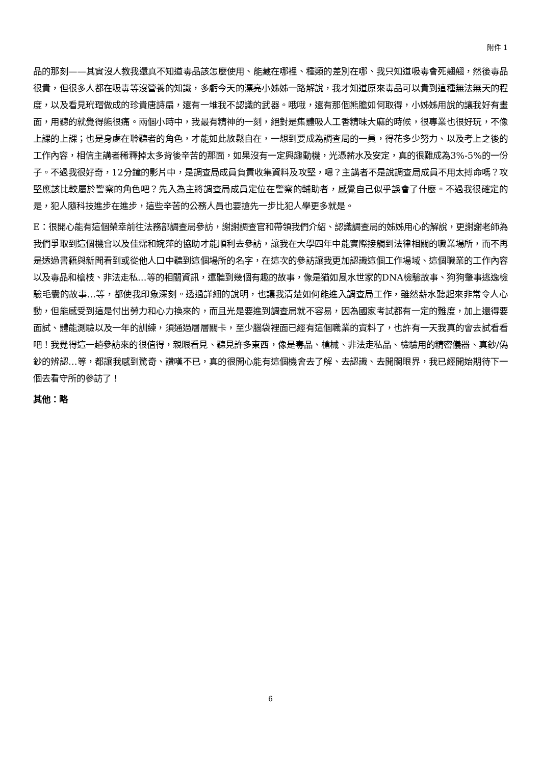附件 1
品的那刻——其實沒人教我還真不知道毒品該怎麼使用、能藏在哪裡、種類的差別在哪、我只知道吸毒會死翹翹，然後毒品很貴，但很多人都在吸毒等沒營養的知識，多虧今天的漂亮小姊姊一路解說，我才知道原來毒品可以貴到這種無法無天的程度，以及看見玳瑁做成的珍貴唐詩扇，還有一堆我不認識的武器。哦哦，還有那個熊膽如何取得，小姊姊用說的讓我好有畫面，用聽的就覺得熊很痛。兩個小時中，我最有精神的一刻，絕對是集體吸人工香精味大麻的時候，很專業也很好玩，不像上課的上課；也是身處在聆聽者的角色，才能如此放鬆自在，一想到要成為調查局的一員，得花多少努力、以及考上之後的工作內容，相信主講者稀釋掉太多背後辛苦的那面，如果沒有一定興趣動機，光憑薪水及安定，真的很難成為3%-5%的一份子。不過我很好奇，12分鐘的影片中，是調查局成員負責收集資料及攻堅，嗯？主講者不是說調查局成員不用太搏命嗎？攻堅應該比較屬於警察的角色吧？先入為主將調查局成員定位在警察的輔助者，感覺自己似乎誤會了什麼。不過我很確定的是，犯人隨科技進步在進步，這些辛苦的公務人員也要搶先一步比犯人學更多就是。
E：很開心能有這個榮幸前往法務部調查局參訪，謝謝調查官和帶領我們介紹、認識調查局的姊姊用心的解說，更謝謝老師為我們爭取到這個機會以及佳霈和婉萍的協助才能順利去參訪，讓我在大學四年中能實際接觸到法律相關的職業場所，而不再是透過書籍與新聞看到或從他人口中聽到這個場所的名字，在這次的參訪讓我更加認識這個工作場域、這個職業的工作內容以及毒品和槍枝、非法走私…等的相關資訊，還聽到幾個有趣的故事，像是猶如風水世家的DNA檢驗故事、狗狗肇事逃逸檢驗毛囊的故事…等，都使我印象深刻。透過詳細的說明，也讓我清楚如何能進入調查局工作，雖然薪水聽起來非常令人心動，但能感受到這是付出勞力和心力換來的，而且光是要進到調查局就不容易，因為國家考試都有一定的難度，加上還得要面試、體能測驗以及一年的訓練，須通過層層關卡，至少腦袋裡面已經有這個職業的資料了，也許有一天我真的會去試看看吧！我覺得這一趟參訪來的很值得，親眼看見、聽見許多東西，像是毒品、槍械、非法走私品、檢驗用的精密儀器、真鈔/偽鈔的辨認…等，都讓我感到驚奇、讚嘆不已，真的很開心能有這個機會去了解、去認識、去開闊眼界，我已經開始期待下一個去看守所的參訪了！
其他：略
6